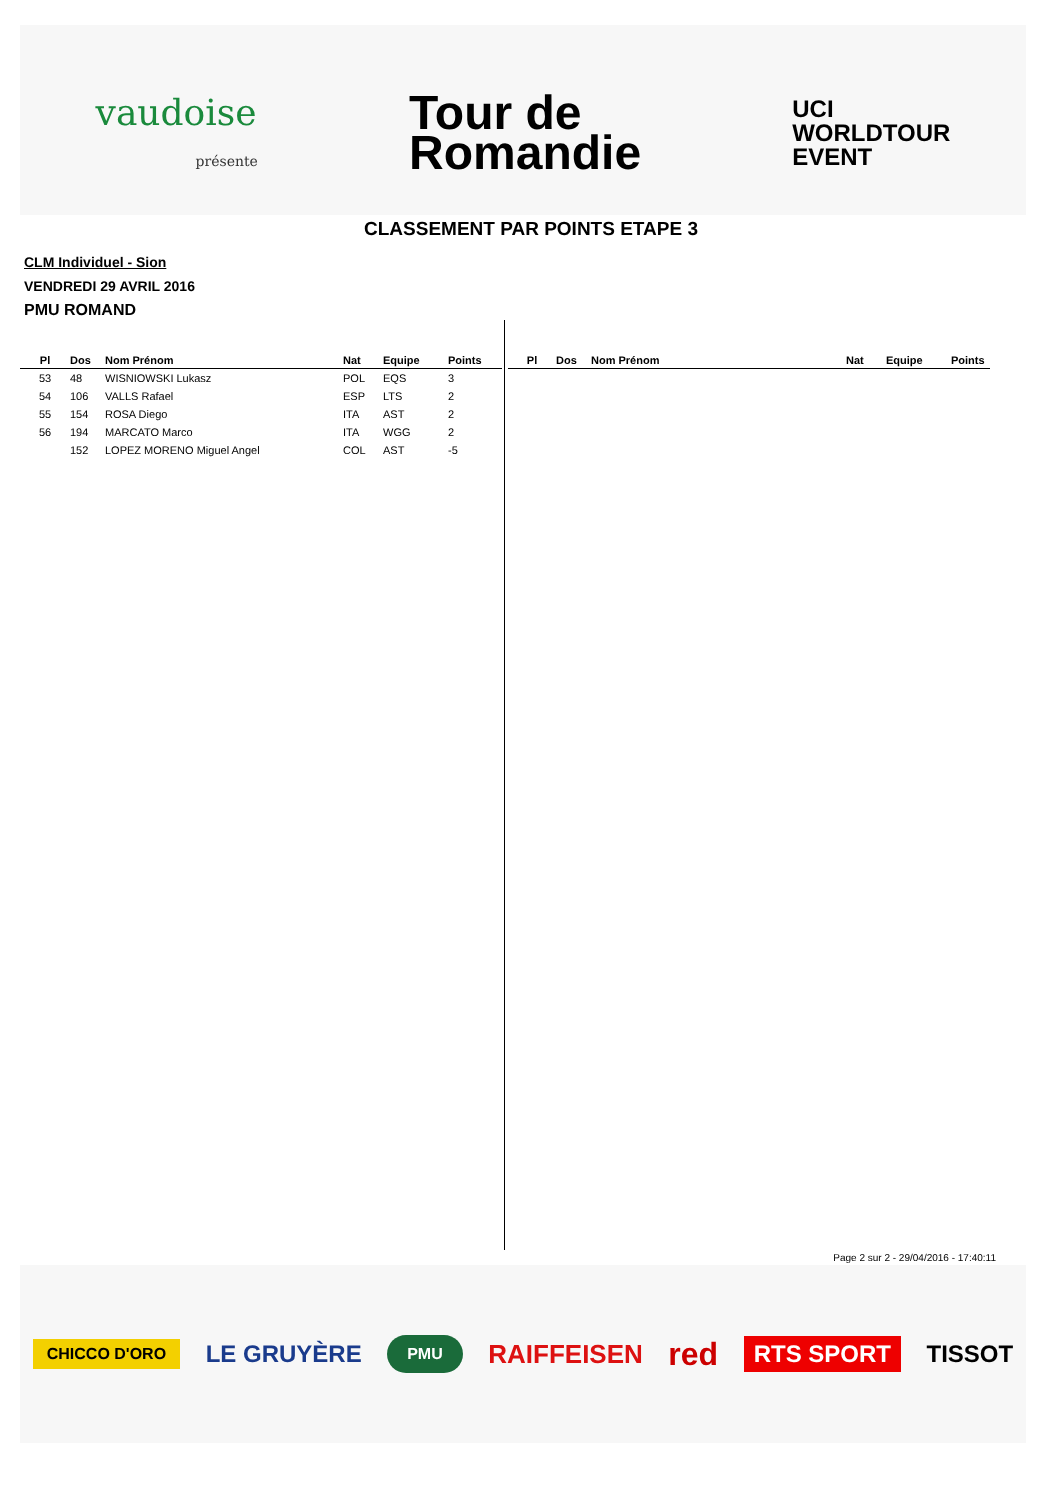vaudoise
présente
Tour de
Romandie
UCI
WORLDTOUR
EVENT
CLASSEMENT PAR POINTS ETAPE 3
CLM Individuel - Sion
VENDREDI 29 AVRIL 2016
PMU ROMAND
| Pl | Dos | Nom Prénom | Nat | Equipe | Points |
| --- | --- | --- | --- | --- | --- |
| 53 | 48 | WISNIOWSKI Lukasz | POL | EQS | 3 |
| 54 | 106 | VALLS Rafael | ESP | LTS | 2 |
| 55 | 154 | ROSA Diego | ITA | AST | 2 |
| 56 | 194 | MARCATO Marco | ITA | WGG | 2 |
| | 152 | LOPEZ MORENO Miguel Angel | COL | AST | -5 |
| Pl | Dos | Nom Prénom | Nat | Equipe | Points |
| --- | --- | --- | --- | --- | --- |
Page 2 sur 2 - 29/04/2016 - 17:40:11
CHICCO D'ORO LE GRUYÈRE PMU RAIFFEISEN red RTS SPORT TISSOT